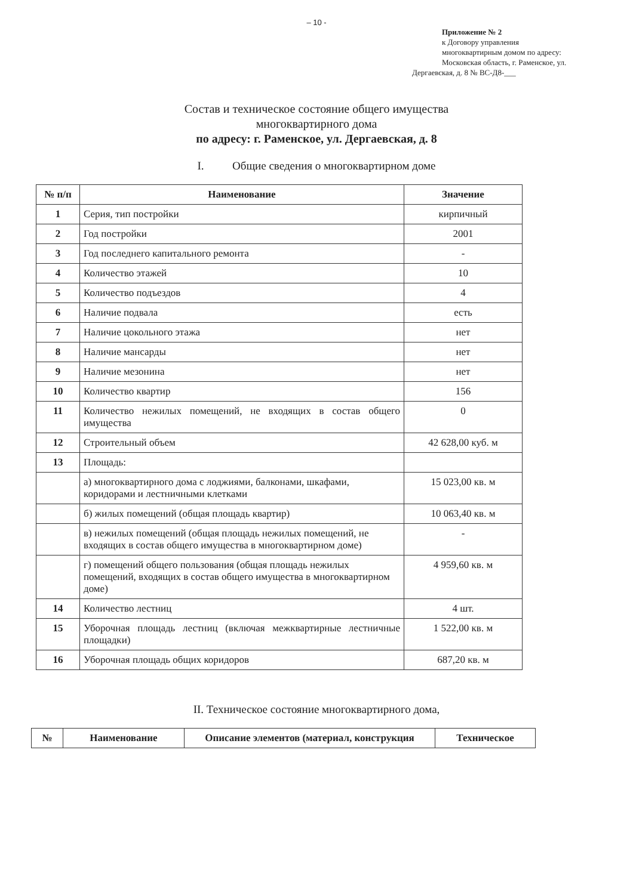– 10 -
Приложение № 2
к Договору управления
многоквартирным домом по адресу:
Московская область, г. Раменское, ул.
Дергаевская, д. 8 № ВС-Д8-___
Состав и техническое состояние общего имущества
многоквартирного дома
по адресу: г. Раменское, ул. Дергаевская, д. 8
I. Общие сведения о многоквартирном доме
| № п/п | Наименование | Значение |
| --- | --- | --- |
| 1 | Серия, тип постройки | кирпичный |
| 2 | Год постройки | 2001 |
| 3 | Год последнего капитального ремонта | - |
| 4 | Количество этажей | 10 |
| 5 | Количество подъездов | 4 |
| 6 | Наличие подвала | есть |
| 7 | Наличие цокольного этажа | нет |
| 8 | Наличие мансарды | нет |
| 9 | Наличие мезонина | нет |
| 10 | Количество квартир | 156 |
| 11 | Количество нежилых помещений, не входящих в состав общего имущества | 0 |
| 12 | Строительный объем | 42 628,00 куб. м |
| 13 | Площадь: | |
| | а) многоквартирного дома с лоджиями, балконами, шкафами, коридорами и лестничными клетками | 15 023,00 кв. м |
| | б) жилых помещений (общая площадь квартир) | 10 063,40 кв. м |
| | в) нежилых помещений (общая площадь нежилых помещений, не входящих в состав общего имущества в многоквартирном доме) | - |
| | г) помещений общего пользования (общая площадь нежилых помещений, входящих в состав общего имущества в многоквартирном доме) | 4 959,60 кв. м |
| 14 | Количество лестниц | 4 шт. |
| 15 | Уборочная площадь лестниц (включая межквартирные лестничные площадки) | 1 522,00 кв. м |
| 16 | Уборочная площадь общих коридоров | 687,20 кв. м |
II. Техническое состояние многоквартирного дома,
| № | Наименование | Описание элементов (материал, конструкция | Техническое |
| --- | --- | --- | --- |